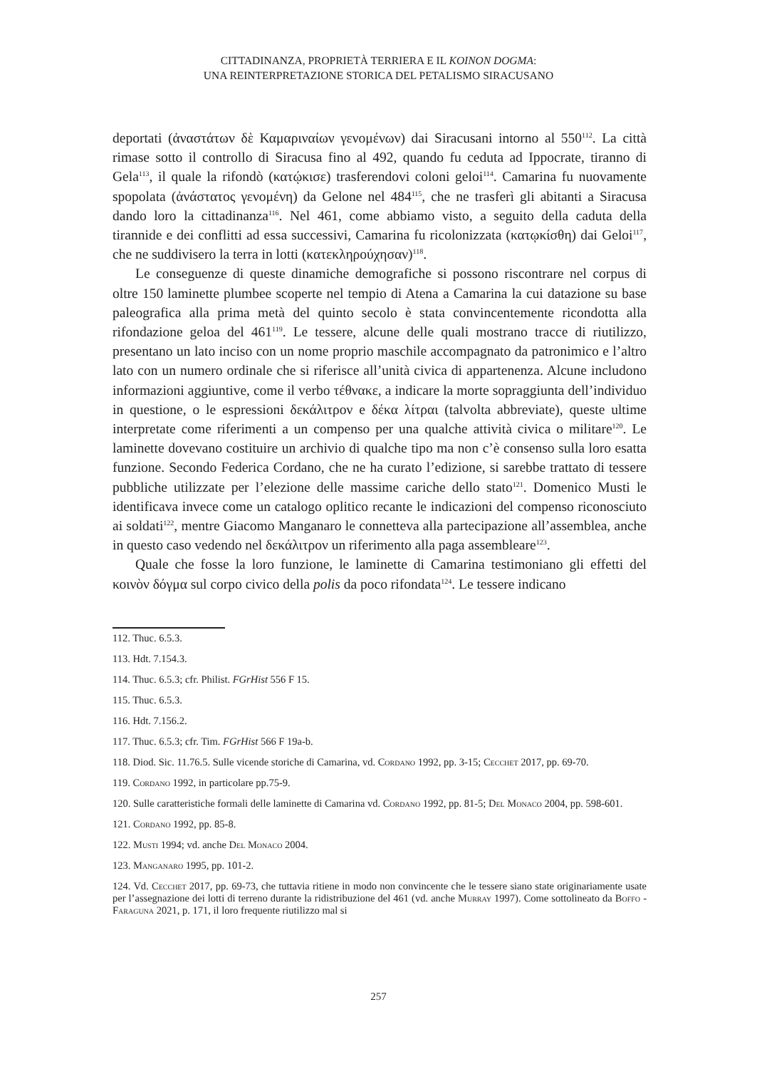CITTADINANZA, PROPRIETÀ TERRIERA E IL KOINON DOGMA:
UNA REINTERPRETAZIONE STORICA DEL PETALISMO SIRACUSANO
deportati (ἀναστάτων δὲ Καμαριναίων γενομένων) dai Siracusani intorno al 550<sup>112</sup>. La città rimase sotto il controllo di Siracusa fino al 492, quando fu ceduta ad Ippocrate, tiranno di Gela<sup>113</sup>, il quale la rifondò (κατῴκισε) trasferendovi coloni geloi<sup>114</sup>. Camarina fu nuovamente spopolata (ἀνάστατος γενομένη) da Gelone nel 484<sup>115</sup>, che ne trasferì gli abitanti a Siracusa dando loro la cittadinanza<sup>116</sup>. Nel 461, come abbiamo visto, a seguito della caduta della tirannide e dei conflitti ad essa successivi, Camarina fu ricolonizzata (κατῳκίσθη) dai Geloi<sup>117</sup>, che ne suddivisero la terra in lotti (κατεκληρούχησαν)<sup>118</sup>.
Le conseguenze di queste dinamiche demografiche si possono riscontrare nel corpus di oltre 150 laminette plumbee scoperte nel tempio di Atena a Camarina la cui datazione su base paleografica alla prima metà del quinto secolo è stata convincentemente ricondotta alla rifondazione geloa del 461<sup>119</sup>. Le tessere, alcune delle quali mostrano tracce di riutilizzo, presentano un lato inciso con un nome proprio maschile accompagnato da patronimico e l’altro lato con un numero ordinale che si riferisce all’unità civica di appartenenza. Alcune includono informazioni aggiuntive, come il verbo τέθνακε, a indicare la morte sopraggiunta dell’individuo in questione, o le espressioni δεκάλιτρον e δέκα λίτραι (talvolta abbreviate), queste ultime interpretate come riferimenti a un compenso per una qualche attività civica o militare<sup>120</sup>. Le laminette dovevano costituire un archivio di qualche tipo ma non c’è consenso sulla loro esatta funzione. Secondo Federica Cordano, che ne ha curato l’edizione, si sarebbe trattato di tessere pubbliche utilizzate per l’elezione delle massime cariche dello stato<sup>121</sup>. Domenico Musti le identificava invece come un catalogo oplitico recante le indicazioni del compenso riconosciuto ai soldati<sup>122</sup>, mentre Giacomo Manganaro le connetteva alla partecipazione all’assemblea, anche in questo caso vedendo nel δεκάλιτρον un riferimento alla paga assembleare<sup>123</sup>.
Quale che fosse la loro funzione, le laminette di Camarina testimoniano gli effetti del κοινὸν δόγμα sul corpo civico della polis da poco rifondata<sup>124</sup>. Le tessere indicano
112. Thuc. 6.5.3.
113. Hdt. 7.154.3.
114. Thuc. 6.5.3; cfr. Philist. FGrHist 556 F 15.
115. Thuc. 6.5.3.
116. Hdt. 7.156.2.
117. Thuc. 6.5.3; cfr. Tim. FGrHist 566 F 19a-b.
118. Diod. Sic. 11.76.5. Sulle vicende storiche di Camarina, vd. Cordano 1992, pp. 3-15; Cecchet 2017, pp. 69-70.
119. Cordano 1992, in particolare pp.75-9.
120. Sulle caratteristiche formali delle laminette di Camarina vd. Cordano 1992, pp. 81-5; Del Monaco 2004, pp. 598-601.
121. Cordano 1992, pp. 85-8.
122. Musti 1994; vd. anche Del Monaco 2004.
123. Manganaro 1995, pp. 101-2.
124. Vd. Cecchet 2017, pp. 69-73, che tuttavia ritiene in modo non convincente che le tessere siano state originariamente usate per l’assegnazione dei lotti di terreno durante la ridistribuzione del 461 (vd. anche Murray 1997). Come sottolineato da Boffo - Faraguna 2021, p. 171, il loro frequente riutilizzo mal si
257